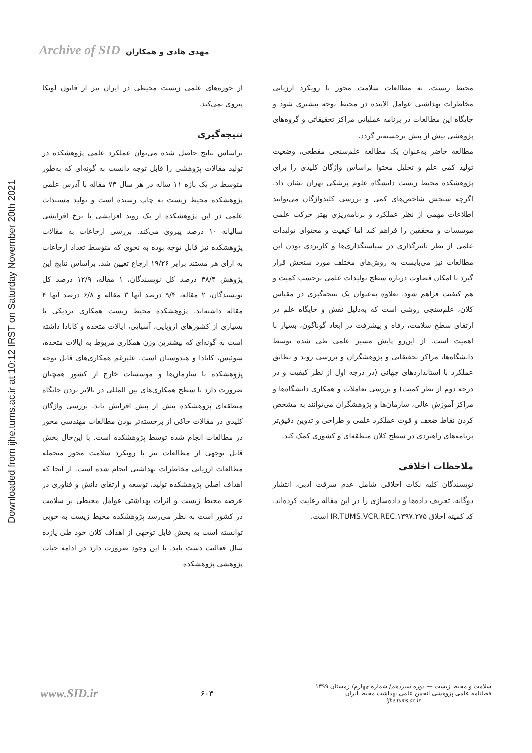Archive of SID مهدی هادی و همکاران
Downloaded from ijhe.tums.ac.ir at 10:12 IRST on Saturday November 20th 2021
از حوزه‌های علمی زیست محیطی در ایران نیز از قانون لوتکا پیروی نمی‌کند.
نتیجه‌گیری
براساس نتایج حاصل شده می‌توان عملکرد علمی پژوهشکده در تولید مقالات پژوهشی را قابل توجه دانست به گونه‌ای که به‌طور متوسط در یک بازه ۱۱ ساله در هر سال ۷۳ مقاله با آدرس علمی پژوهشکده محیط زیست به چاپ رسیده است و تولید مستندات علمی در این پژوهشکده از یک روند افزایشی با نرخ افزایشی سالیانه ۱۰ درصد پیروی می‌کند. بررسی ارجاعات به مقالات پژوهشکده نیز قابل توجه بوده به نحوی که متوسط تعداد ارجاعات به ازای هر مستند برابر ۱۹/۲۶ ارجاع تعیین شد. براساس نتایج این پژوهش ۳۸/۴ درصد کل نویسندگان، ۱ مقاله، ۱۲/۹ درصد کل نویسندگان، ۲ مقاله، ۹/۴ درصد آنها ۳ مقاله و ۶/۸ درصد آنها ۴ مقاله داشته‌اند. پژوهشکده محیط زیست همکاری نزدیکی با بسیاری از کشورهای اروپایی، آسیایی، ایالات متحده و کانادا داشته است به گونه‌ای که بیشترین وزن همکاری مربوط به ایالات متحده، سوئیس، کانادا و هندوستان است. علیرغم همکاری‌های قابل توجه پژوهشکده با سازمان‌ها و موسسات خارج از کشور همچنان ضرورت دارد تا سطح همکاری‌های بین المللی در بالاتر بردن جایگاه منطقه‌ای پژوهشکده بیش از پیش افزایش یابد. بررسی واژگان کلیدی در مقالات حاکی از برجسته‌تر بودن مطالعات مهندسی محور در مطالعات انجام شده توسط پژوهشکده است. با این‌حال بخش قابل توجهی از مطالعات نیز با رویکرد سلامت محور منجمله مطالعات ارزیابی مخاطرات بهداشتی انجام شده است. از آنجا که اهداف اصلی پژوهشکده تولید، توسعه و ارتقای دانش و فناوری در عرصه محیط زیست و اثرات بهداشتی عوامل محیطی بر سلامت در کشور است به نظر می‌رسد پژوهشکده محیط زیست به خوبی توانسته است به بخش قابل توجهی از اهداف کلان خود طی یازده سال فعالیت دست یابد. با این وجود ضرورت دارد در ادامه حیات پژوهشی پژوهشکده
محیط زیست، به مطالعات سلامت محور با رویکرد ارزیابی مخاطرات بهداشتی عوامل آلاینده در محیط توجه بیشتری شود و جایگاه این مطالعات در برنامه عملیاتی مراکز تحقیقاتی و گروه‌های پژوهشی بیش از پیش برجسته‌تر گردد.
مطالعه حاضر به‌عنوان یک مطالعه علم‌سنجی مقطعی، وضعیت تولید کمی علم و تحلیل محتوا براساس واژگان کلیدی را برای پژوهشکده محیط زیست دانشگاه علوم پزشکی تهران نشان داد. اگرچه سنجش شاخص‌های کمی و بررسی کلیدواژگان می‌توانند اطلاعات مهمی از نظر عملکرد و برنامه‌ریزی بهتر حرکت علمی موسسات و محققین را فراهم کند اما کیفیت و محتوای تولیدات علمی از نظر تاثیرگذاری در سیاستگذاری‌ها و کاربردی بودن این مطالعات نیز می‌بایست به روش‌های مختلف مورد سنجش قرار گیرد تا امکان قضاوت درباره سطح تولیدات علمی برحسب کمیت و هم کیفیت فراهم شود. بعلاوه به‌عنوان یک نتیجه‌گیری در مقیاس کلان، علم‌سنجی روشی است که به‌دلیل نقش و جایگاه علم در ارتقای سطح سلامت، رفاه و پیشرفت در ابعاد گوناگون، بسیار با اهمیت است. از این‌رو پایش مسیر علمی طی شده توسط دانشگاه‌ها، مراکز تحقیقاتی و پژوهشگران و بررسی روند و تطابق عملکرد با استانداردهای جهانی (در درجه اول از نظر کیفیت و در درجه دوم از نظر کمیت) و بررسی تعاملات و همکاری دانشگاه‌ها و مراکز آموزش عالی، سازمان‌ها و پژوهشگران می‌توانند به مشخص کردن نقاط ضعف و قوت عملکرد علمی و طراحی و تدوین دقیق‌تر برنامه‌های راهبردی در سطح کلان منطقه‌ای و کشوری کمک کند.
ملاحظات اخلاقی
نویسندگان کلیه نکات اخلاقی شامل عدم سرقت ادبی، انتشار دوگانه، تحریف داده‌ها و داده‌سازی را در این مقاله رعایت کرده‌اند. کد کمیته اخلاق IR.TUMS.VCR.REC.۱۳۹۷.۲۷۵ است.
www.SID.ir
۶۰۳
سلامت و محیط زیست — دوره سیزدهم/ شماره چهارم/ زمستان ۱۳۹۹
فصلنامه علمی پژوهشی انجمن علمی بهداشت محیط ایران
ijhe.tums.ac.ir